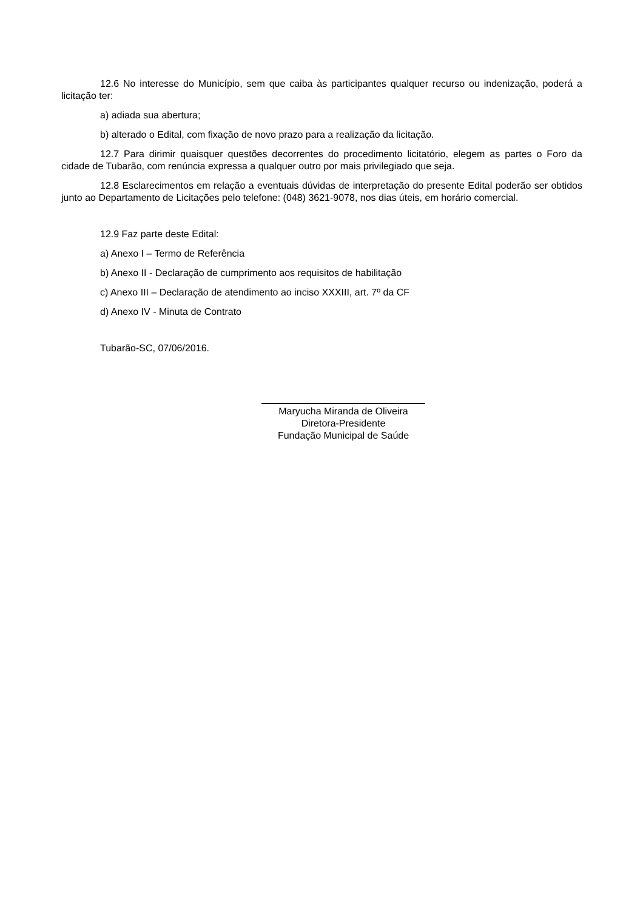12.6 No interesse do Município, sem que caiba às participantes qualquer recurso ou indenização, poderá a licitação ter:
a) adiada sua abertura;
b) alterado o Edital, com fixação de novo prazo para a realização da licitação.
12.7 Para dirimir quaisquer questões decorrentes do procedimento licitatório, elegem as partes o Foro da cidade de Tubarão, com renúncia expressa a qualquer outro por mais privilegiado que seja.
12.8 Esclarecimentos em relação a eventuais dúvidas de interpretação do presente Edital poderão ser obtidos junto ao Departamento de Licitações pelo telefone: (048) 3621-9078, nos dias úteis, em horário comercial.
12.9 Faz parte deste Edital:
a) Anexo I – Termo de Referência
b) Anexo II - Declaração de cumprimento aos requisitos de habilitação
c) Anexo III – Declaração de atendimento ao inciso XXXIII, art. 7º da CF
d) Anexo IV - Minuta de Contrato
Tubarão-SC, 07/06/2016.
Maryucha Miranda de Oliveira
Diretora-Presidente
Fundação Municipal de Saúde